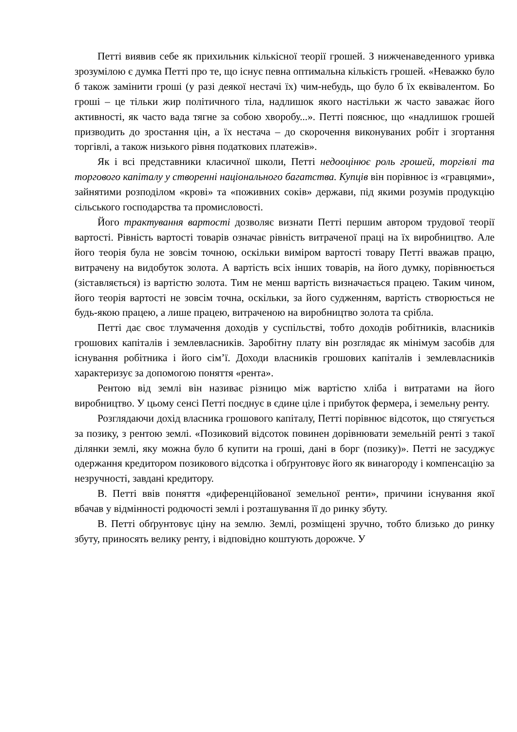Петті виявив себе як прихильник кількісної теорії грошей. З нижченаведенного уривка зрозумілою є думка Петті про те, що існує певна оптимальна кількість грошей. «Неважко було б також замінити гроші (у разі деякої нестачі їх) чим-небудь, що було б їх еквівалентом. Бо гроші – це тільки жир політичного тіла, надлишок якого настільки ж часто заважає його активності, як часто вада тягне за собою хворобу...». Петті пояснює, що «надлишок грошей призводить до зростання цін, а їх нестача – до скорочення виконуваних робіт і згортання торгівлі, а також низького рівня податкових платежів».
Як і всі представники класичної школи, Петті недооцінює роль грошей, торгівлі та торгового капіталу у створенні національного багатства. Купців він порівнює із «гравцями», зайнятими розподілом «крові» та «поживних соків» держави, під якими розумів продукцію сільського господарства та промисловості.
Його трактування вартості дозволяє визнати Петті першим автором трудової теорії вартості. Рівність вартості товарів означає рівність витраченої праці на їх виробництво. Але його теорія була не зовсім точною, оскільки виміром вартості товару Петті вважав працю, витрачену на видобуток золота. А вартість всіх інших товарів, на його думку, порівнюється (зіставляється) із вартістю золота. Тим не менш вартість визначається працею. Таким чином, його теорія вартості не зовсім точна, оскільки, за його судженням, вартість створюється не будь-якою працею, а лише працею, витраченою на виробництво золота та срібла.
Петті дає своє тлумачення доходів у суспільстві, тобто доходів робітників, власників грошових капіталів і землевласників. Заробітну плату він розглядає як мінімум засобів для існування робітника і його сім’ї. Доходи власників грошових капіталів і землевласників характеризує за допомогою поняття «рента».
Рентою від землі він називає різницю між вартістю хліба і витратами на його виробництво. У цьому сенсі Петті поєднує в єдине ціле і прибуток фермера, і земельну ренту.
Розглядаючи дохід власника грошового капіталу, Петті порівнює відсоток, що стягується за позику, з рентою землі. «Позиковий відсоток повинен дорівнювати земельній ренті з такої ділянки землі, яку можна було б купити на гроші, дані в борг (позику)». Петті не засуджує одержання кредитором позикового відсотка і обґрунтовує його як винагороду і компенсацію за незручності, завдані кредитору.
В. Петті ввів поняття «диференційованої земельної ренти», причини існування якої вбачав у відмінності родючості землі і розташування її до ринку збуту.
В. Петті обґрунтовує ціну на землю. Землі, розміщені зручно, тобто близько до ринку збуту, приносять велику ренту, і відповідно коштують дорожче. У